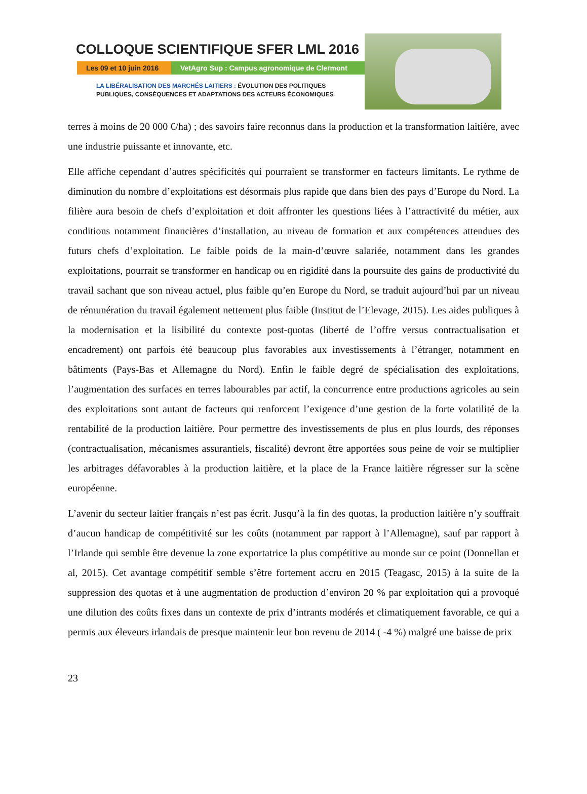COLLOQUE SCIENTIFIQUE SFER LML 2016
Les 09 et 10 juin 2016
VetAgro Sup : Campus agronomique de Clermont
LA LIBÉRALISATION DES MARCHÉS LAITIERS : ÉVOLUTION DES POLITIQUES
PUBLIQUES, CONSÉQUENCES ET ADAPTATIONS DES ACTEURS ÉCONOMIQUES
terres à moins de 20 000 €/ha) ; des savoirs faire reconnus dans la production et la transformation laitière, avec une industrie puissante et innovante, etc.
Elle affiche cependant d’autres spécificités qui pourraient se transformer en facteurs limitants. Le rythme de diminution du nombre d’exploitations est désormais plus rapide que dans bien des pays d’Europe du Nord. La filière aura besoin de chefs d’exploitation et doit affronter les questions liées à l’attractivité du métier, aux conditions notamment financières d’installation, au niveau de formation et aux compétences attendues des futurs chefs d’exploitation. Le faible poids de la main-d’œuvre salariée, notamment dans les grandes exploitations, pourrait se transformer en handicap ou en rigidité dans la poursuite des gains de productivité du travail sachant que son niveau actuel, plus faible qu’en Europe du Nord, se traduit aujourd’hui par un niveau de rémunération du travail également nettement plus faible (Institut de l’Elevage, 2015). Les aides publiques à la modernisation et la lisibilité du contexte post-quotas (liberté de l’offre versus contractualisation et encadrement) ont parfois été beaucoup plus favorables aux investissements à l’étranger, notamment en bâtiments (Pays-Bas et Allemagne du Nord). Enfin le faible degré de spécialisation des exploitations, l’augmentation des surfaces en terres labourables par actif, la concurrence entre productions agricoles au sein des exploitations sont autant de facteurs qui renforcent l’exigence d’une gestion de la forte volatilité de la rentabilité de la production laitière. Pour permettre des investissements de plus en plus lourds, des réponses (contractualisation, mécanismes assurantiels, fiscalité) devront être apportées sous peine de voir se multiplier les arbitrages défavorables à la production laitière, et la place de la France laitière régresser sur la scène européenne.
L’avenir du secteur laitier français n’est pas écrit. Jusqu’à la fin des quotas, la production laitière n’y souffrait d’aucun handicap de compétitivité sur les coûts (notamment par rapport à l’Allemagne), sauf par rapport à l’Irlande qui semble être devenue la zone exportatrice la plus compétitive au monde sur ce point (Donnellan et al, 2015). Cet avantage compétitif semble s’être fortement accru en 2015 (Teagasc, 2015) à la suite de la suppression des quotas et à une augmentation de production d’environ 20 % par exploitation qui a provoqué une dilution des coûts fixes dans un contexte de prix d’intrants modérés et climatiquement favorable, ce qui a permis aux éleveurs irlandais de presque maintenir leur bon revenu de 2014 ( -4 %) malgré une baisse de prix
23